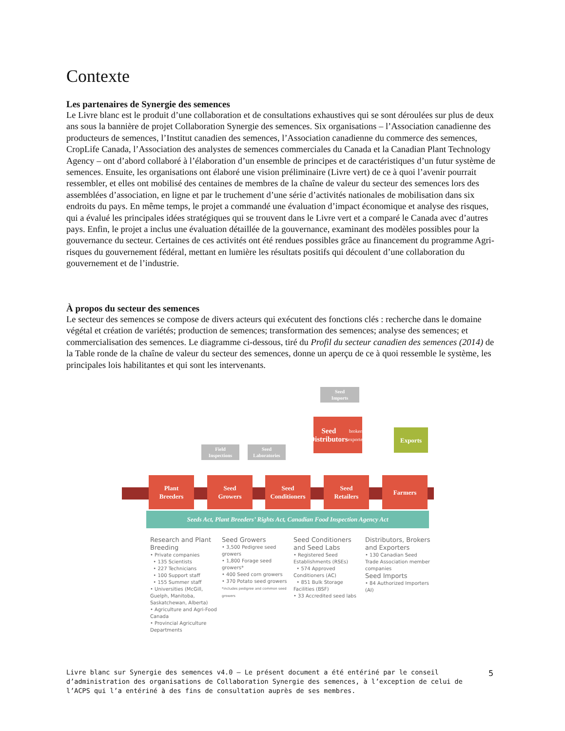Contexte
Les partenaires de Synergie des semences
Le Livre blanc est le produit d’une collaboration et de consultations exhaustives qui se sont déroulées sur plus de deux ans sous la bannière de projet Collaboration Synergie des semences. Six organisations – l’Association canadienne des producteurs de semences, l’Institut canadien des semences, l’Association canadienne du commerce des semences, CropLife Canada, l’Association des analystes de semences commerciales du Canada et la Canadian Plant Technology Agency – ont d’abord collaboré à l’élaboration d’un ensemble de principes et de caractéristiques d’un futur système de semences. Ensuite, les organisations ont élaboré une vision préliminaire (Livre vert) de ce à quoi l’avenir pourrait ressembler, et elles ont mobilisé des centaines de membres de la chaîne de valeur du secteur des semences lors des assemblées d’association, en ligne et par le truchement d’une série d’activités nationales de mobilisation dans six endroits du pays. En même temps, le projet a commandé une évaluation d’impact économique et analyse des risques, qui a évalué les principales idées stratégiques qui se trouvent dans le Livre vert et a comparé le Canada avec d’autres pays. Enfin, le projet a inclus une évaluation détaillée de la gouvernance, examinant des modèles possibles pour la gouvernance du secteur. Certaines de ces activités ont été rendues possibles grâce au financement du programme Agri-risques du gouvernement fédéral, mettant en lumière les résultats positifs qui découlent d’une collaboration du gouvernement et de l’industrie.
À propos du secteur des semences
Le secteur des semences se compose de divers acteurs qui exécutent des fonctions clés : recherche dans le domaine végétal et création de variétés; production de semences; transformation des semences; analyse des semences; et commercialisation des semences. Le diagramme ci-dessous, tiré du Profil du secteur canadien des semences (2014) de la Table ronde de la chaîne de valeur du secteur des semences, donne un aperçu de ce à quoi ressemble le système, les principales lois habilitantes et qui sont les intervenants.
Seed
Imports
Seed
Distributors
brokers, exporters
Exports
Field
Inspections
Seed
Laboratories
Plant
Breeders
Seed
Growers
Seed
Conditioners
Seed
Retailers
Farmers
Seeds Act, Plant Breeders’ Rights Act, Canadian Food Inspection Agency Act
Research and Plant Breeding
• Private companies
• 135 Scientists
• 227 Technicians
• 100 Support staff
• 155 Summer staff
• Universities (McGill, Guelph, Manitoba, Saskatchewan, Alberta)
• Agriculture and Agri-Food Canada
• Provincial Agriculture Departments
Seed Growers
• 3,500 Pedigree seed growers
• 1,800 Forage seed growers*
• 400 Seed corn growers
• 370 Potato seed growers
*includes pedigree and common seed growers
Seed Conditioners and Seed Labs
• Registered Seed Establishments (RSEs)
• 574 Approved Conditioners (AC)
• 851 Bulk Storage Facilities (BSF)
• 33 Accredited seed labs
Distributors, Brokers and Exporters
• 130 Canadian Seed Trade Association member companies
Seed Imports
• 84 Authorized Importers (AI)
Livre blanc sur Synergie des semences v4.0 – Le présent document a été entériné par le conseil d’administration des organisations de Collaboration Synergie des semences, à l’exception de celui de l’ACPS qui l’a entériné à des fins de consultation auprès de ses membres.
5